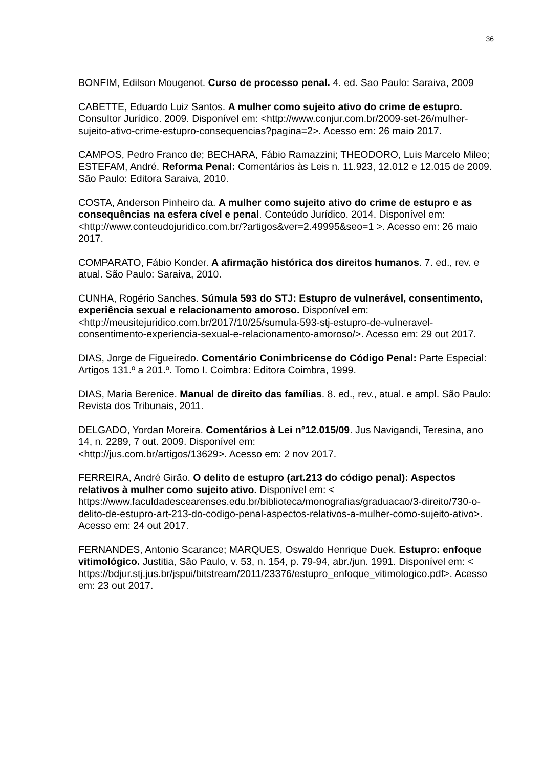36
BONFIM, Edilson Mougenot. Curso de processo penal. 4. ed. Sao Paulo: Saraiva, 2009
CABETTE, Eduardo Luiz Santos. A mulher como sujeito ativo do crime de estupro. Consultor Jurídico. 2009. Disponível em: <http://www.conjur.com.br/2009-set-26/mulher-sujeito-ativo-crime-estupro-consequencias?pagina=2>. Acesso em: 26 maio 2017.
CAMPOS, Pedro Franco de; BECHARA, Fábio Ramazzini; THEODORO, Luis Marcelo Mileo; ESTEFAM, André. Reforma Penal: Comentários às Leis n. 11.923, 12.012 e 12.015 de 2009. São Paulo: Editora Saraiva, 2010.
COSTA, Anderson Pinheiro da. A mulher como sujeito ativo do crime de estupro e as consequências na esfera cível e penal. Conteúdo Jurídico. 2014. Disponível em: <http://www.conteudojuridico.com.br/?artigos&ver=2.49995&seo=1 >. Acesso em: 26 maio 2017.
COMPARATO, Fábio Konder. A afirmação histórica dos direitos humanos. 7. ed., rev. e atual. São Paulo: Saraiva, 2010.
CUNHA, Rogério Sanches. Súmula 593 do STJ: Estupro de vulnerável, consentimento, experiência sexual e relacionamento amoroso. Disponível em: <http://meusitejuridico.com.br/2017/10/25/sumula-593-stj-estupro-de-vulneravel-consentimento-experiencia-sexual-e-relacionamento-amoroso/>. Acesso em: 29 out 2017.
DIAS, Jorge de Figueiredo. Comentário Conimbricense do Código Penal: Parte Especial: Artigos 131.º a 201.º. Tomo I. Coimbra: Editora Coimbra, 1999.
DIAS, Maria Berenice. Manual de direito das famílias. 8. ed., rev., atual. e ampl. São Paulo: Revista dos Tribunais, 2011.
DELGADO, Yordan Moreira. Comentários à Lei n°12.015/09. Jus Navigandi, Teresina, ano 14, n. 2289, 7 out. 2009. Disponível em:
<http://jus.com.br/artigos/13629>. Acesso em: 2 nov 2017.
FERREIRA, André Girão. O delito de estupro (art.213 do código penal): Aspectos relativos à mulher como sujeito ativo. Disponível em: < https://www.faculdadescearenses.edu.br/biblioteca/monografias/graduacao/3-direito/730-o-delito-de-estupro-art-213-do-codigo-penal-aspectos-relativos-a-mulher-como-sujeito-ativo>. Acesso em: 24 out 2017.
FERNANDES, Antonio Scarance; MARQUES, Oswaldo Henrique Duek. Estupro: enfoque vitimológico. Justitia, São Paulo, v. 53, n. 154, p. 79-94, abr./jun. 1991. Disponível em: <
https://bdjur.stj.jus.br/jspui/bitstream/2011/23376/estupro_enfoque_vitimologico.pdf>. Acesso em: 23 out 2017.